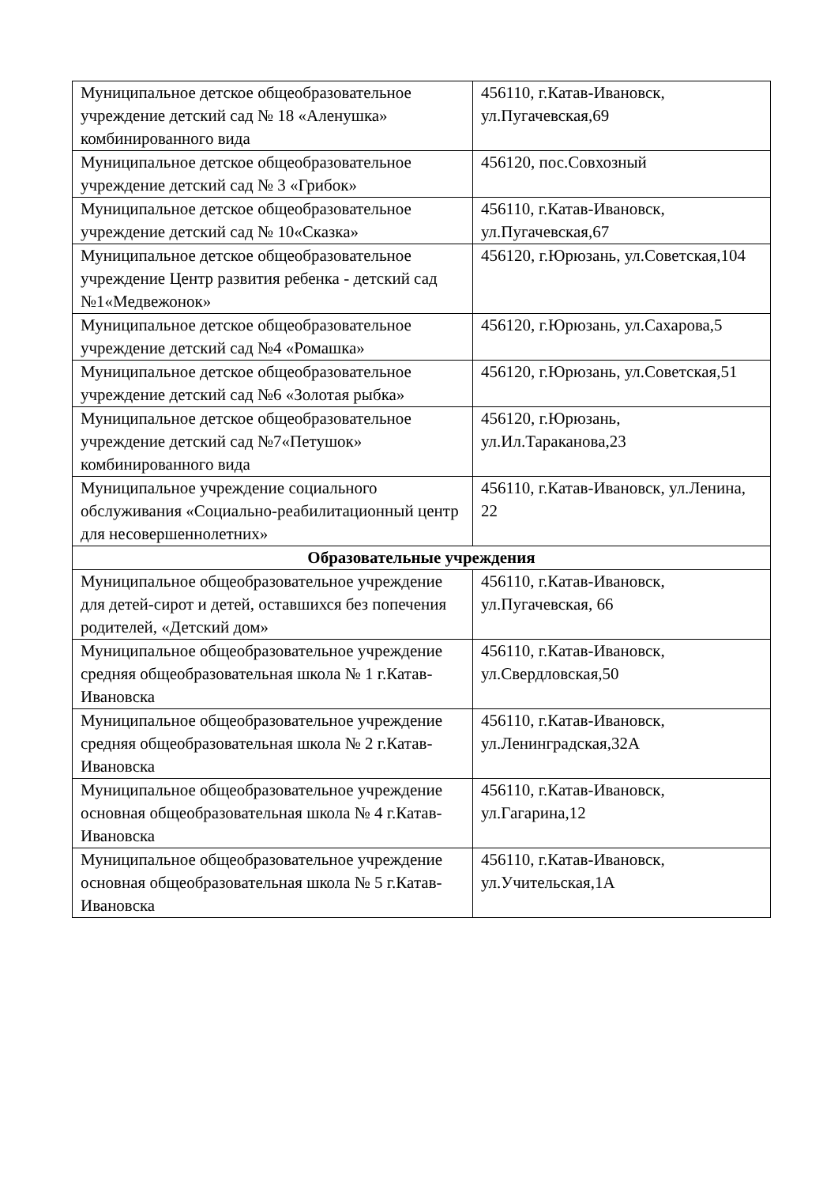| Муниципальное детское общеобразовательное учреждение детский сад № 18 «Аленушка» комбинированного вида | 456110, г.Катав-Ивановск, ул.Пугачевская,69 |
| Муниципальное детское общеобразовательное учреждение детский сад № 3 «Грибок» | 456120, пос.Совхозный |
| Муниципальное детское общеобразовательное учреждение детский сад № 10«Сказка» | 456110, г.Катав-Ивановск, ул.Пугачевская,67 |
| Муниципальное детское общеобразовательное учреждение Центр развития ребенка - детский сад №1«Медвежонок» | 456120, г.Юрюзань, ул.Советская,104 |
| Муниципальное детское общеобразовательное учреждение детский сад №4 «Ромашка» | 456120, г.Юрюзань, ул.Сахарова,5 |
| Муниципальное детское общеобразовательное учреждение детский сад №6 «Золотая рыбка» | 456120, г.Юрюзань, ул.Советская,51 |
| Муниципальное детское общеобразовательное учреждение детский сад №7«Петушок» комбинированного вида | 456120, г.Юрюзань, ул.Ил.Тараканова,23 |
| Муниципальное учреждение социального обслуживания «Социально-реабилитационный центр для несовершеннолетних» | 456110, г.Катав-Ивановск, ул.Ленина, 22 |
| Образовательные учреждения | |
| Муниципальное общеобразовательное учреждение для детей-сирот и детей, оставшихся без попечения родителей, «Детский дом» | 456110, г.Катав-Ивановск, ул.Пугачевская, 66 |
| Муниципальное общеобразовательное учреждение средняя общеобразовательная школа № 1 г.Катав-Ивановска | 456110, г.Катав-Ивановск, ул.Свердловская,50 |
| Муниципальное общеобразовательное учреждение средняя общеобразовательная школа № 2 г.Катав-Ивановска | 456110, г.Катав-Ивановск, ул.Ленинградская,32А |
| Муниципальное общеобразовательное учреждение основная общеобразовательная школа № 4 г.Катав-Ивановска | 456110, г.Катав-Ивановск, ул.Гагарина,12 |
| Муниципальное общеобразовательное учреждение основная общеобразовательная школа № 5 г.Катав-Ивановска | 456110, г.Катав-Ивановск, ул.Учительская,1А |